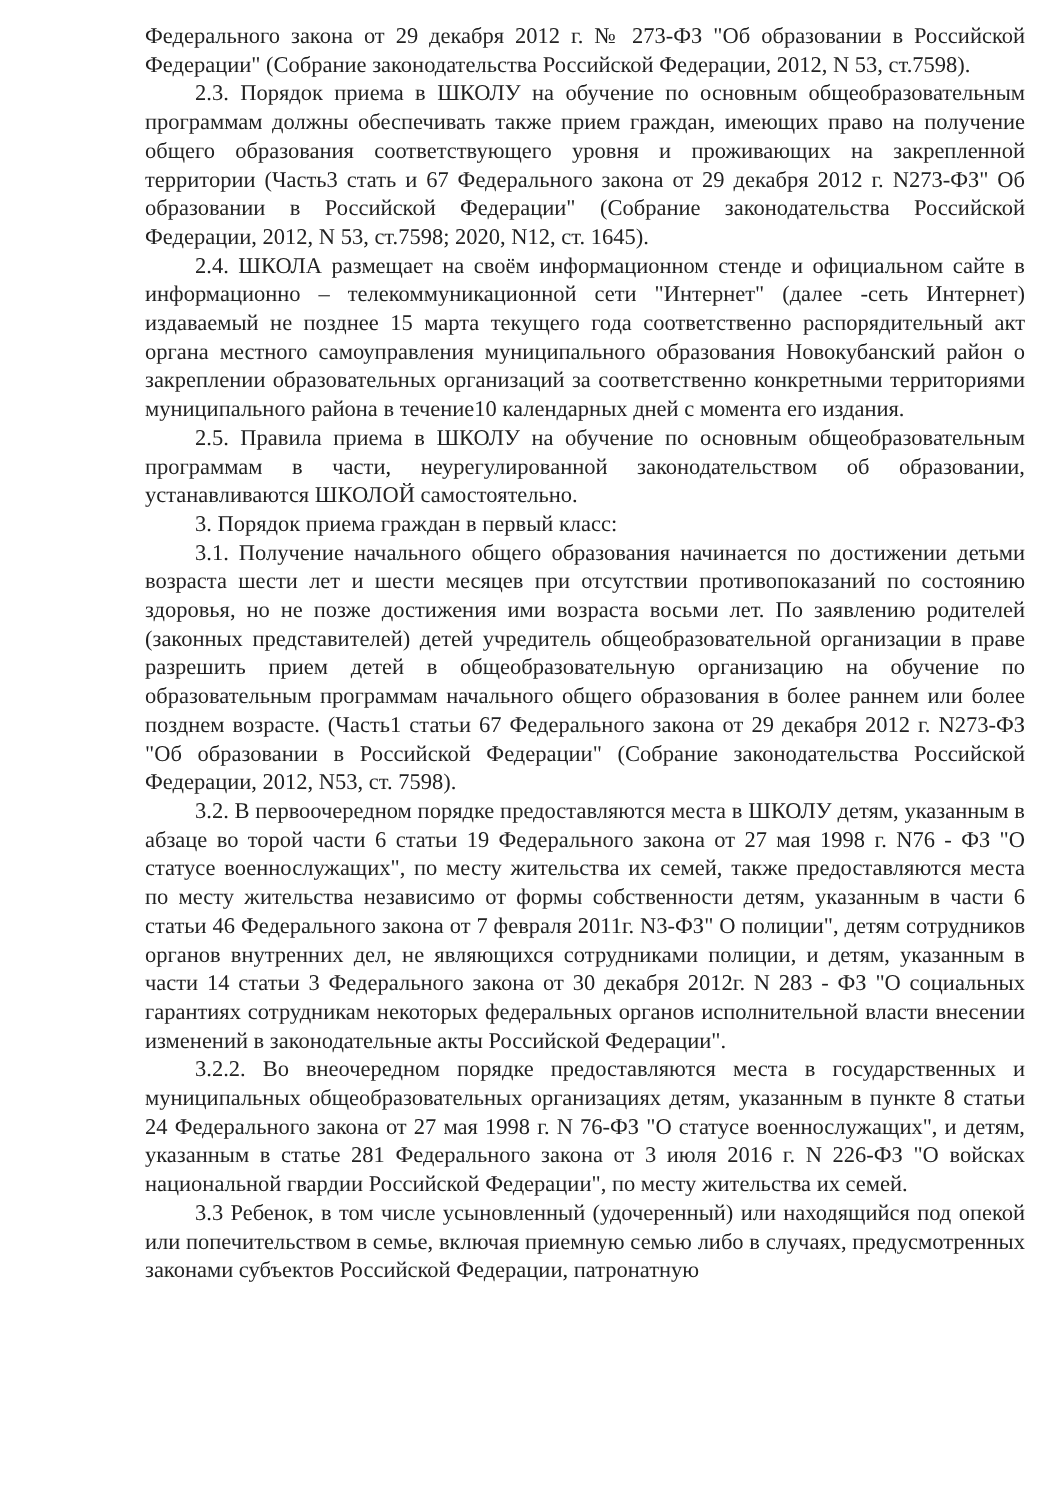Федерального закона от 29 декабря 2012 г. № 273-ФЗ "Об образовании в Российской Федерации" (Собрание законодательства Российской Федерации, 2012, N 53, ст.7598).
2.3. Порядок приема в ШКОЛУ на обучение по основным общеобразовательным программам должны обеспечивать также прием граждан, имеющих право на получение общего образования соответствующего уровня и проживающих на закрепленной территории (Часть3 стать и 67 Федерального закона от 29 декабря 2012 г. N273-ФЗ" Об образовании в Российской Федерации" (Собрание законодательства Российской Федерации, 2012, N 53, ст.7598; 2020, N12, ст. 1645).
2.4. ШКОЛА размещает на своём информационном стенде и официальном сайте в информационно – телекоммуникационной сети "Интернет" (далее -сеть Интернет) издаваемый не позднее 15 марта текущего года соответственно распорядительный акт органа местного самоуправления муниципального образования Новокубанский район о закреплении образовательных организаций за соответственно конкретными территориями муниципального района в течение10 календарных дней с момента его издания.
2.5. Правила приема в ШКОЛУ на обучение по основным общеобразовательным программам в части, неурегулированной законодательством об образовании, устанавливаются ШКОЛОЙ самостоятельно.
3. Порядок приема граждан в первый класс:
3.1. Получение начального общего образования начинается по достижении детьми возраста шести лет и шести месяцев при отсутствии противопоказаний по состоянию здоровья, но не позже достижения ими возраста восьми лет. По заявлению родителей (законных представителей) детей учредитель общеобразовательной организации в праве разрешить прием детей в общеобразовательную организацию на обучение по образовательным программам начального общего образования в более раннем или более позднем возрасте. (Часть1 статьи 67 Федерального закона от 29 декабря 2012 г. N273-ФЗ "Об образовании в Российской Федерации" (Собрание законодательства Российской Федерации, 2012, N53, ст. 7598).
3.2. В первоочередном порядке предоставляются места в ШКОЛУ детям, указанным в абзаце во торой части 6 статьи 19 Федерального закона от 27 мая 1998 г. N76 - ФЗ "О статусе военнослужащих", по месту жительства их семей, также предоставляются места по месту жительства независимо от формы собственности детям, указанным в части 6 статьи 46 Федерального закона от 7 февраля 2011г. N3-ФЗ" О полиции", детям сотрудников органов внутренних дел, не являющихся сотрудниками полиции, и детям, указанным в части 14 статьи 3 Федерального закона от 30 декабря 2012г. N 283 - ФЗ "О социальных гарантиях сотрудникам некоторых федеральных органов исполнительной власти внесении изменений в законодательные акты Российской Федерации".
3.2.2. Во внеочередном порядке предоставляются места в государственных и муниципальных общеобразовательных организациях детям, указанным в пункте 8 статьи 24 Федерального закона от 27 мая 1998 г. N 76-ФЗ "О статусе военнослужащих", и детям, указанным в статье 281 Федерального закона от 3 июля 2016 г. N 226-ФЗ "О войсках национальной гвардии Российской Федерации", по месту жительства их семей.
3.3 Ребенок, в том числе усыновленный (удочеренный) или находящийся под опекой или попечительством в семье, включая приемную семью либо в случаях, предусмотренных законами субъектов Российской Федерации, патронатную